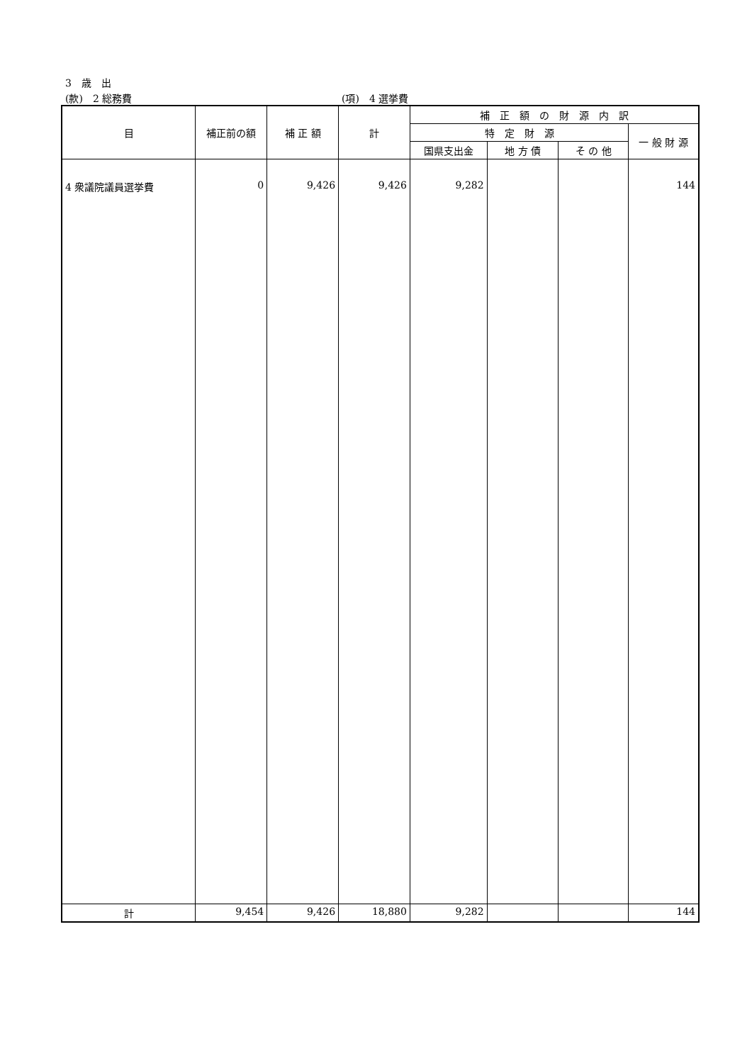3　歳　出
(款)　2 総務費 (項)　4 選挙費
| 目 | 補正前の額 | 補 正 額 | 計 | 補 正 額 の 財 源 内 訳 | | | |
| --- | --- | --- | --- | --- | --- | --- | --- |
| | | | | 特 定 財 源 | | | 一 般 財 源 |
| | | | | 国県支出金 | 地 方 債 | そ の 他 | |
| 4 衆議院議員選挙費 | 0 | 9,426 | 9,426 | 9,282 | | | 144 |
| 計 | 9,454 | 9,426 | 18,880 | 9,282 | | | 144 |